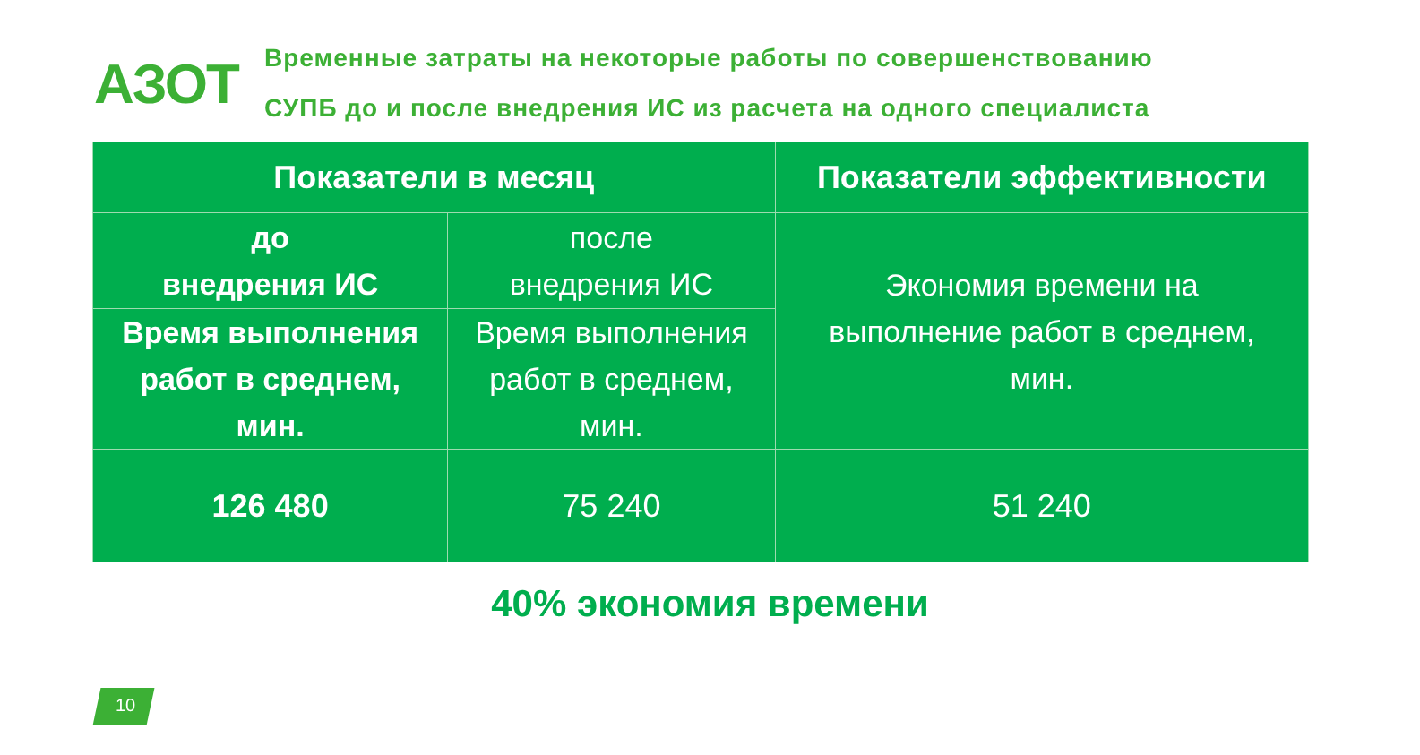АЗОТ
Временные затраты на некоторые работы по совершенствованию
СУПБ до и после внедрения ИС из расчета на одного специалиста
| Показатели в месяц | | Показатели эффективности |
| --- | --- | --- |
| до внедрения ИС | после внедрения ИС | Экономия времени на выполнение работ в среднем, мин. |
| Время выполнения работ в среднем, мин. | Время выполнения работ в среднем, мин. | |
| 126 480 | 75 240 | 51 240 |
40% экономия времени
10